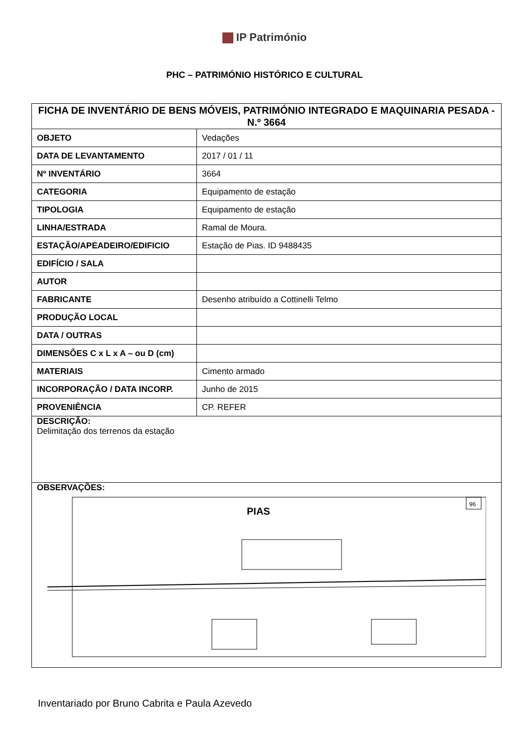IP Património
PHC – PATRIMÓNIO HISTÓRICO E CULTURAL
| FICHA DE INVENTÁRIO DE BENS MÓVEIS, PATRIMÓNIO INTEGRADO E MAQUINARIA PESADA - N.º 3664 | |
| --- | --- |
| OBJETO | Vedações |
| DATA DE LEVANTAMENTO | 2017 / 01 / 11 |
| Nº INVENTÁRIO | 3664 |
| CATEGORIA | Equipamento de estação |
| TIPOLOGIA | Equipamento de estação |
| LINHA/ESTRADA | Ramal de Moura. |
| ESTAÇÃO/APEADEIRO/EDIFICIO | Estação de Pias. ID 9488435 |
| EDIFÍCIO / SALA | |
| AUTOR | |
| FABRICANTE | Desenho atribuído a Cottinelli Telmo |
| PRODUÇÃO LOCAL | |
| DATA / OUTRAS | |
| DIMENSÕES C x L x A – ou D (cm) | |
| MATERIAIS | Cimento armado |
| INCORPORAÇÃO / DATA INCORP. | Junho de 2015 |
| PROVENIÊNCIA | CP. REFER |
| DESCRIÇÃO: Delimitação dos terrenos da estação | |
| OBSERVAÇÕES: 96 PIAS | |
Inventariado por Bruno Cabrita e Paula Azevedo